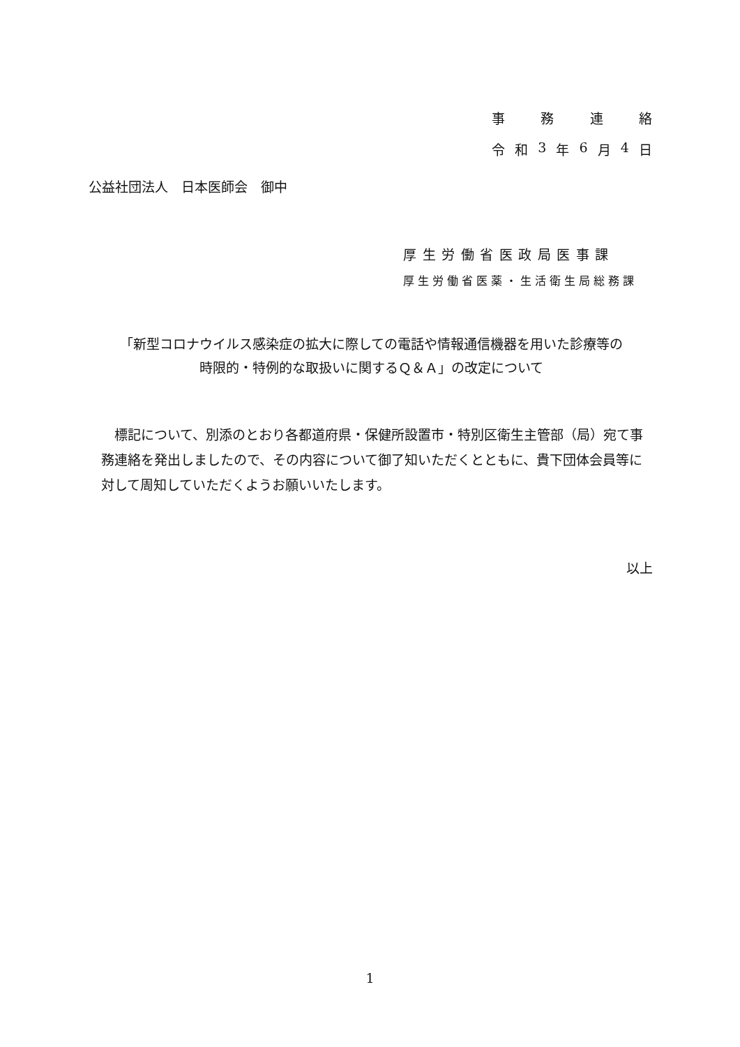事 務 連 絡
令和 3 年 6 月 4 日
公益社団法人　日本医師会　御中
厚生労働省医政局医事課
厚生労働省医薬・生活衛生局総務課
「新型コロナウイルス感染症の拡大に際しての電話や情報通信機器を用いた診療等の
時限的・特例的な取扱いに関するＱ＆Ａ」の改定について
　標記について、別添のとおり各都道府県・保健所設置市・特別区衛生主管部（局）宛て事務連絡を発出しましたので、その内容について御了知いただくとともに、貴下団体会員等に対して周知していただくようお願いいたします。
以上
1